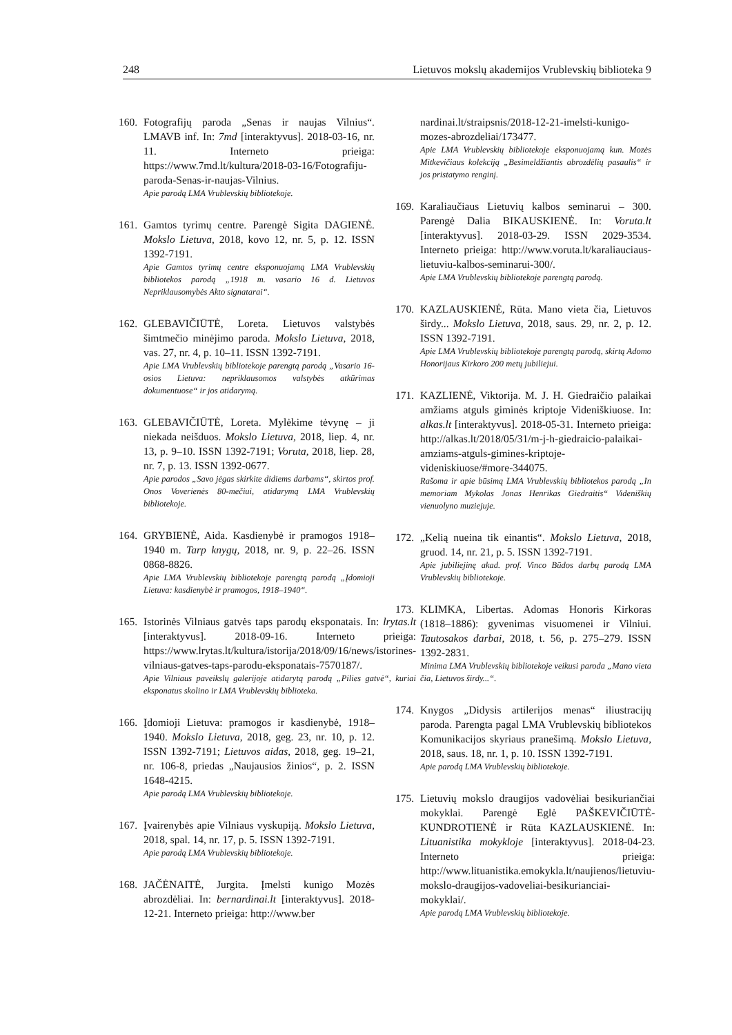248 Lietuvos mokslų akademijos Vrublevskių biblioteka 9
160. Fotografijų paroda „Senas ir naujas Vilnius“. LMAVB inf. In: 7md [interaktyvus]. 2018-03-16, nr. 11. Interneto prieiga: https://www.7md.lt/kultura/2018-03-16/Fotografiju-paroda-Senas-ir-naujas-Vilnius.
Apie parodą LMA Vrublevskių bibliotekoje.
161. Gamtos tyrimų centre. Parengė Sigita DAGIENĖ. Mokslo Lietuva, 2018, kovo 12, nr. 5, p. 12. ISSN 1392-7191.
Apie Gamtos tyrimų centre eksponuojamą LMA Vrublevskių bibliotekos parodą „1918 m. vasario 16 d. Lietuvos Nepriklausomybės Akto signatarai“.
162. GLEBAVIČIŪTĖ, Loreta. Lietuvos valstybės šimtmečio minėjimo paroda. Mokslo Lietuva, 2018, vas. 27, nr. 4, p. 10–11. ISSN 1392-7191.
Apie LMA Vrublevskių bibliotekoje parengtą parodą „Vasario 16-osios Lietuva: nepriklausomos valstybės atkūrimas dokumentuose“ ir jos atidarymą.
163. GLEBAVIČIŪTĖ, Loreta. Mylėkime tėvynę – ji niekada neišduos. Mokslo Lietuva, 2018, liep. 4, nr. 13, p. 9–10. ISSN 1392-7191; Voruta, 2018, liep. 28, nr. 7, p. 13. ISSN 1392-0677.
Apie parodos „Savo jėgas skirkite didiems darbams“, skirtos prof. Onos Voverienės 80-mečiui, atidarymą LMA Vrublevskių bibliotekoje.
164. GRYBIENĖ, Aida. Kasdienybė ir pramogos 1918–1940 m. Tarp knygų, 2018, nr. 9, p. 22–26. ISSN 0868-8826.
Apie LMA Vrublevskių bibliotekoje parengtą parodą „Įdomioji Lietuva: kasdienybė ir pramogos, 1918–1940“.
165. Istorinės Vilniaus gatvės taps parodų eksponatais. In: lrytas.lt [interaktyvus]. 2018-09-16. Interneto prieiga: https://www.lrytas.lt/kultura/istorija/2018/09/16/news/istorines-vilniaus-gatves-taps-parodu-eksponatais-7570187/.
Apie Vilniaus paveikslų galerijoje atidarytą parodą „Pilies gatvė“, kuriai eksponatus skolino ir LMA Vrublevskių biblioteka.
166. Įdomioji Lietuva: pramogos ir kasdienybė, 1918–1940. Mokslo Lietuva, 2018, geg. 23, nr. 10, p. 12. ISSN 1392-7191; Lietuvos aidas, 2018, geg. 19–21, nr. 106-8, priedas „Naujausios žinios“, p. 2. ISSN 1648-4215.
Apie parodą LMA Vrublevskių bibliotekoje.
167. Įvairenybės apie Vilniaus vyskupiją. Mokslo Lietuva, 2018, spal. 14, nr. 17, p. 5. ISSN 1392-7191.
Apie parodą LMA Vrublevskių bibliotekoje.
168. JAČĖNAITĖ, Jurgita. Įmelsti kunigo Mozės abrozdėliai. In: bernardinai.lt [interaktyvus]. 2018-12-21. Interneto prieiga: http://www.ber
nardinai.lt/straipsnis/2018-12-21-imelsti-kunigo-mozes-abrozdeliai/173477.
Apie LMA Vrublevskių bibliotekoje eksponuojamą kun. Mozės Mitkevičiaus kolekciją „Besimeldžiantis abrozdėlių pasaulis“ ir jos pristatymo renginį.
169. Karaliaučiaus Lietuvių kalbos seminarui – 300. Parengė Dalia BIKAUSKIENĖ. In: Voruta.lt [interaktyvus]. 2018-03-29. ISSN 2029-3534. Interneto prieiga: http://www.voruta.lt/karaliauciaus-lietuviu-kalbos-seminarui-300/.
Apie LMA Vrublevskių bibliotekoje parengtą parodą.
170. KAZLAUSKIENĖ, Rūta. Mano vieta čia, Lietuvos širdy... Mokslo Lietuva, 2018, saus. 29, nr. 2, p. 12. ISSN 1392-7191.
Apie LMA Vrublevskių bibliotekoje parengtą parodą, skirtą Adomo Honorijaus Kirkoro 200 metų jubiliejui.
171. KAZLIENĖ, Viktorija. M. J. H. Giedraičio palaikai amžiams atguls giminės kriptoje Videniškiuose. In: alkas.lt [interaktyvus]. 2018-05-31. Interneto prieiga: http://alkas.lt/2018/05/31/m-j-h-giedraicio-palaikai-amziams-atguls-gimines-kriptoje-videniskiuose/#more-344075.
Rašoma ir apie būsimą LMA Vrublevskių bibliotekos parodą „In memoriam Mykolas Jonas Henrikas Giedraitis“ Videniškių vienuolyno muziejuje.
172. „Kelią nueina tik einantis“. Mokslo Lietuva, 2018, gruod. 14, nr. 21, p. 5. ISSN 1392-7191.
Apie jubiliejinę akad. prof. Vinco Būdos darbų parodą LMA Vrublevskių bibliotekoje.
173. KLIMKA, Libertas. Adomas Honoris Kirkoras (1818–1886): gyvenimas visuomenei ir Vilniui. Tautosakos darbai, 2018, t. 56, p. 275–279. ISSN 1392-2831.
Minima LMA Vrublevskių bibliotekoje veikusi paroda „Mano vieta čia, Lietuvos širdy...“.
174. Knygos „Didysis artilerijos menas“ iliustracijų paroda. Parengta pagal LMA Vrublevskių bibliotekos Komunikacijos skyriaus pranešimą. Mokslo Lietuva, 2018, saus. 18, nr. 1, p. 10. ISSN 1392-7191.
Apie parodą LMA Vrublevskių bibliotekoje.
175. Lietuvių mokslo draugijos vadovėliai besikuriančiai mokyklai. Parengė Eglė PAŠKEVIČIŪTĖ-KUNDROTIENĖ ir Rūta KAZLAUSKIENĖ. In: Lituanistika mokykloje [interaktyvus]. 2018-04-23. Interneto prieiga: http://www.lituanistika.emokykla.lt/naujienos/lietuviu-mokslo-draugijos-vadoveliai-besikurianciai-mokyklai/.
Apie parodą LMA Vrublevskių bibliotekoje.